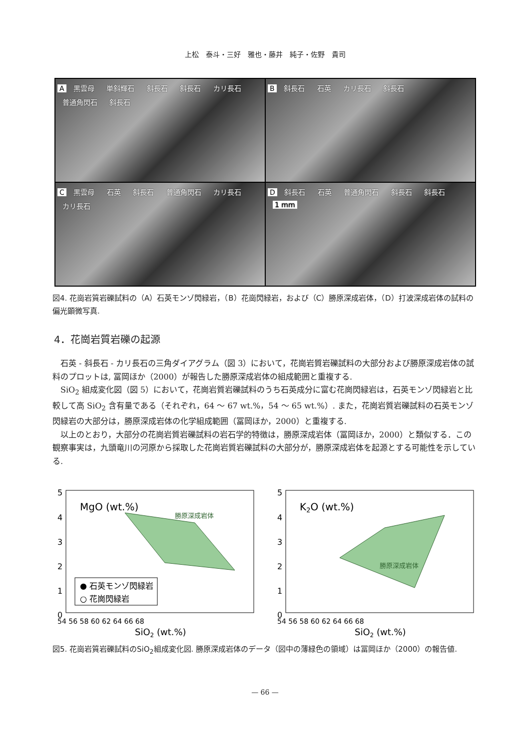上松　泰斗・三好　雅也・藤井　純子・佐野　貴司
A 黒雲母 単斜輝石 斜長石 斜長石 カリ長石 普通角閃石 斜長石
B 斜長石 石英 カリ長石 斜長石
C 黒雲母 石英 斜長石 普通角閃石 カリ長石 カリ長石
D 斜長石 石英 普通角閃石 斜長石 斜長石 1 mm
図4. 花崗岩質岩礫試料の（A）石英モンゾ閃緑岩，（B）花崗閃緑岩，および（C）勝原深成岩体，（D）打波深成岩体の試料の偏光顕微写真.
4．花崗岩質岩礫の起源
石英 - 斜長石 - カリ長石の三角ダイアグラム（図 3）において，花崗岩質岩礫試料の大部分および勝原深成岩体の試料のプロットは, 冨岡ほか（2000）が報告した勝原深成岩体の組成範囲と重複する.
SiO<sub>2</sub> 組成変化図（図 5）において，花崗岩質岩礫試料のうち石英成分に富む花崗閃緑岩は，石英モンゾ閃緑岩と比較して高 SiO<sub>2</sub> 含有量である（それぞれ，64 ～ 67 wt.%，54 ～ 65 wt.%）. また，花崗岩質岩礫試料の石英モンゾ閃緑岩の大部分は，勝原深成岩体の化学組成範囲（冨岡ほか，2000）と重複する.
以上のとおり，大部分の花崗岩質岩礫試料の岩石学的特徴は，勝原深成岩体（冨岡ほか，2000）と類似する．この観察事実は，九頭竜川の河原から採取した花崗岩質岩礫試料の大部分が，勝原深成岩体を起源とする可能性を示している.
5
4
3
2
1
0
勝原深成岩体
MgO (wt.%)
● 石英モンゾ閃緑岩
○ 花崗閃緑岩
54 56 58 60 62 64 66 68
SiO2 (wt.%)
5
4
3
2
1
0
勝原深成岩体
K2O (wt.%)
54 56 58 60 62 64 66 68
SiO2 (wt.%)
図5. 花崗岩質岩礫試料のSiO<sub>2</sub>組成変化図. 勝原深成岩体のデータ（図中の薄緑色の領域）は冨岡ほか（2000）の報告値.
— 66 —